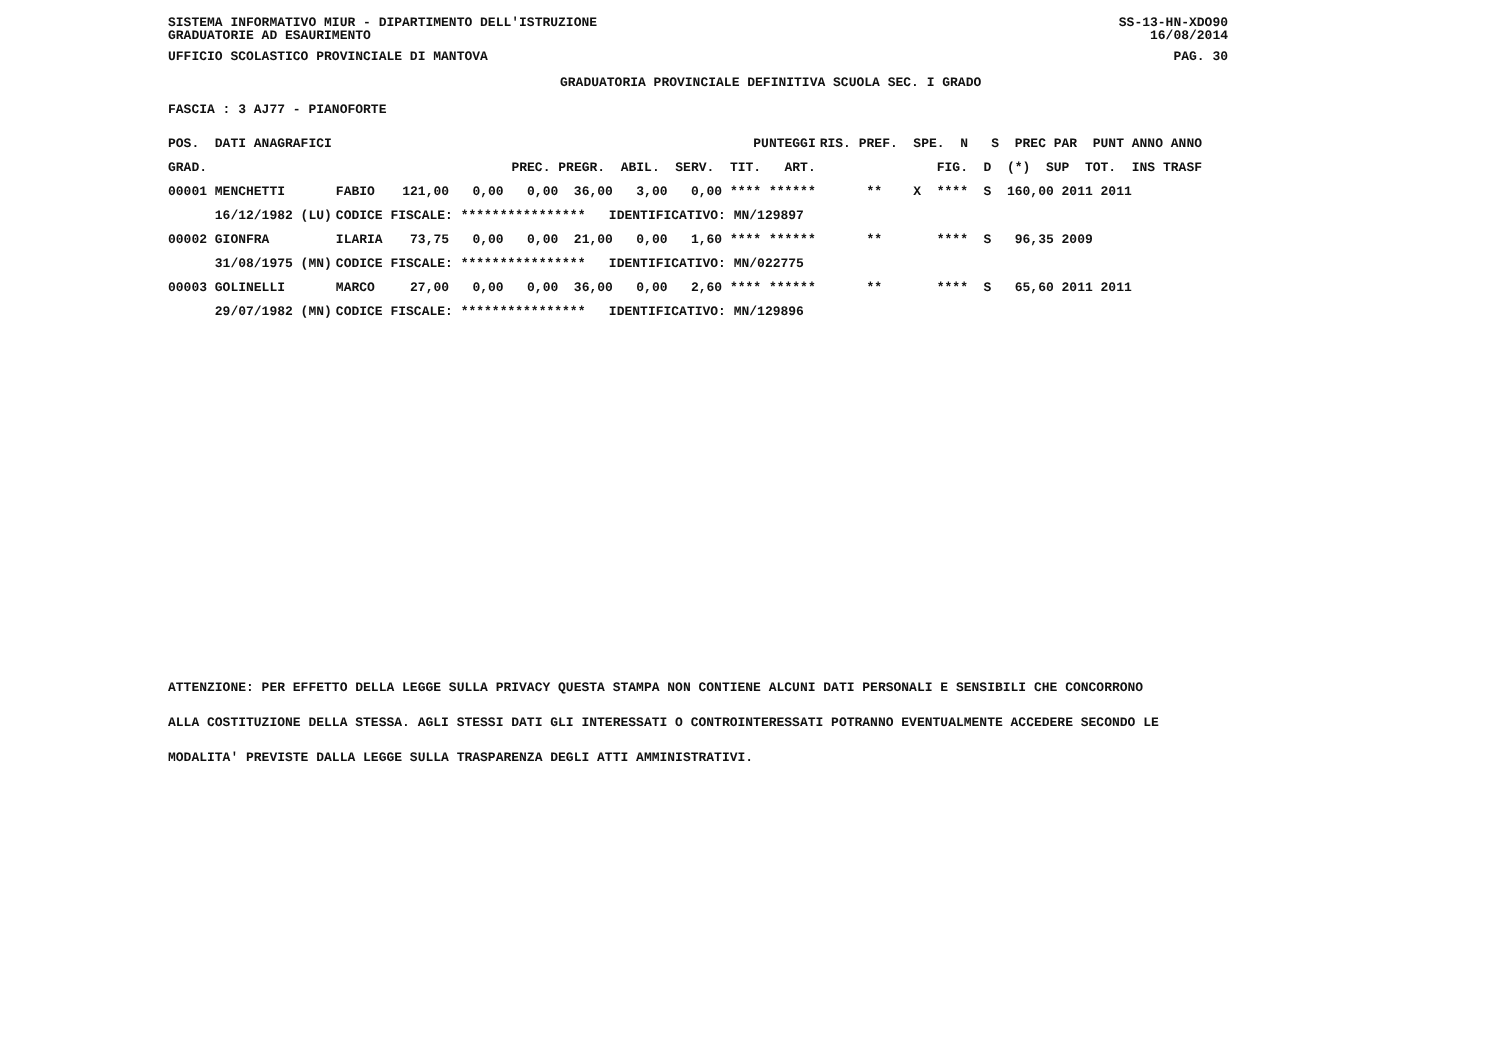SISTEMA INFORMATIVO MIUR - DIPARTIMENTO DELL'ISTRUZIONE SS-13-HN-XDO90
GRADUATORIE AD ESAURIMENTO 16/08/2014
UFFICIO SCOLASTICO PROVINCIALE DI MANTOVA PAG. 30
GRADUATORIA PROVINCIALE DEFINITIVA SCUOLA SEC. I GRADO
FASCIA : 3 AJ77 - PIANOFORTE
| POS. DATI ANAGRAFICI | | PUNTEGGI | RIS. PREF. SPE. N S PREC PAR PUNT ANNO ANNO |
| --- | --- | --- | --- |
| GRAD. | | PREC. PREGR. ABIL. SERV. TIT. ART. | FIG. D (*) SUP TOT. INS TRASF |
| 00001 MENCHETTI | FABIO | 121,00 0,00 0,00 36,00 3,00 0,00 **** ****** | ** X **** S 160,00 2011 2011 |
| 16/12/1982 (LU) | CODICE FISCALE: **************** IDENTIFICATIVO: MN/129897 | | |
| 00002 GIONFRA | ILARIA | 73,75 0,00 0,00 21,00 0,00 1,60 **** ****** | ** **** S 96,35 2009 |
| 31/08/1975 (MN) | CODICE FISCALE: **************** IDENTIFICATIVO: MN/022775 | | |
| 00003 GOLINELLI | MARCO | 27,00 0,00 0,00 36,00 0,00 2,60 **** ****** | ** **** S 65,60 2011 2011 |
| 29/07/1982 (MN) | CODICE FISCALE: **************** IDENTIFICATIVO: MN/129896 | | |
ATTENZIONE: PER EFFETTO DELLA LEGGE SULLA PRIVACY QUESTA STAMPA NON CONTIENE ALCUNI DATI PERSONALI E SENSIBILI CHE CONCORRONO
ALLA COSTITUZIONE DELLA STESSA. AGLI STESSI DATI GLI INTERESSATI O CONTROINTERESSATI POTRANNO EVENTUALMENTE ACCEDERE SECONDO LE
MODALITA' PREVISTE DALLA LEGGE SULLA TRASPARENZA DEGLI ATTI AMMINISTRATIVI.